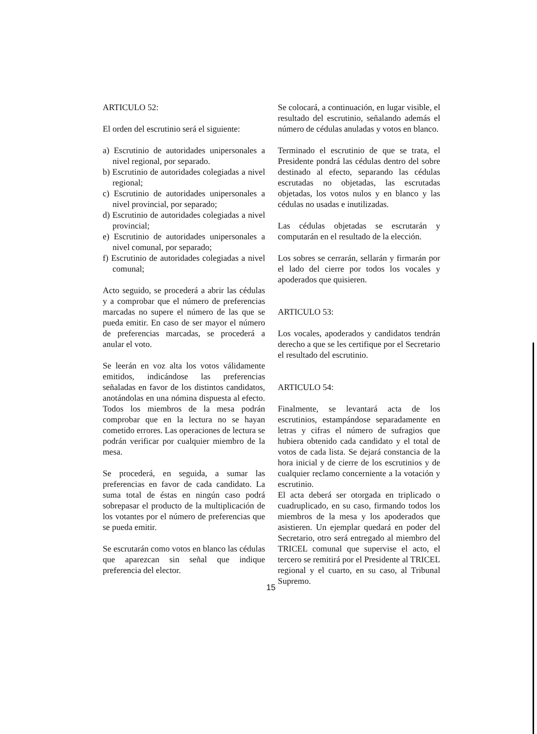ARTICULO 52:
El orden del escrutinio será el siguiente:
a) Escrutinio de autoridades unipersonales a nivel regional, por separado.
b) Escrutinio de autoridades colegiadas a nivel regional;
c) Escrutinio de autoridades unipersonales a nivel provincial, por separado;
d) Escrutinio de autoridades colegiadas a nivel provincial;
e) Escrutinio de autoridades unipersonales a nivel comunal, por separado;
f) Escrutinio de autoridades colegiadas a nivel comunal;
Acto seguido, se procederá a abrir las cédulas y a comprobar que el número de preferencias marcadas no supere el número de las que se pueda emitir. En caso de ser mayor el número de preferencias marcadas, se procederá a anular el voto.
Se leerán en voz alta los votos válidamente emitidos, indicándose las preferencias señaladas en favor de los distintos candidatos, anotándolas en una nómina dispuesta al efecto. Todos los miembros de la mesa podrán comprobar que en la lectura no se hayan cometido errores. Las operaciones de lectura se podrán verificar por cualquier miembro de la mesa.
Se procederá, en seguida, a sumar las preferencias en favor de cada candidato. La suma total de éstas en ningún caso podrá sobrepasar el producto de la multiplicación de los votantes por el número de preferencias que se pueda emitir.
Se escrutarán como votos en blanco las cédulas que aparezcan sin señal que indique preferencia del elector.
Se colocará, a continuación, en lugar visible, el resultado del escrutinio, señalando además el número de cédulas anuladas y votos en blanco.
Terminado el escrutinio de que se trata, el Presidente pondrá las cédulas dentro del sobre destinado al efecto, separando las cédulas escrutadas no objetadas, las escrutadas objetadas, los votos nulos y en blanco y las cédulas no usadas e inutilizadas.
Las cédulas objetadas se escrutarán y computarán en el resultado de la elección.
Los sobres se cerrarán, sellarán y firmarán por el lado del cierre por todos los vocales y apoderados que quisieren.
ARTICULO 53:
Los vocales, apoderados y candidatos tendrán derecho a que se les certifique por el Secretario el resultado del escrutinio.
ARTICULO 54:
Finalmente, se levantará acta de los escrutinios, estampándose separadamente en letras y cifras el número de sufragios que hubiera obtenido cada candidato y el total de votos de cada lista. Se dejará constancia de la hora inicial y de cierre de los escrutinios y de cualquier reclamo concerniente a la votación y escrutinio.
El acta deberá ser otorgada en triplicado o cuadruplicado, en su caso, firmando todos los miembros de la mesa y los apoderados que asistieren. Un ejemplar quedará en poder del Secretario, otro será entregado al miembro del TRICEL comunal que supervise el acto, el tercero se remitirá por el Presidente al TRICEL regional y el cuarto, en su caso, al Tribunal Supremo.
15